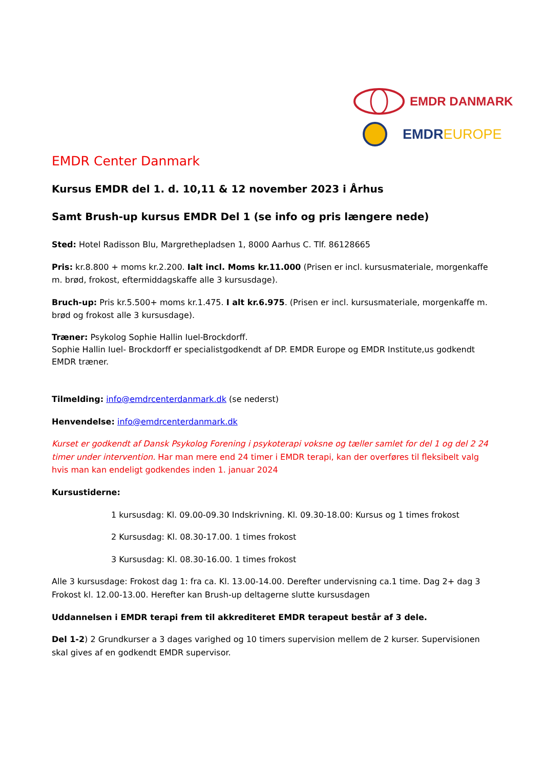EMDR DANMARK
EMDREUROPE
EMDR Center Danmark
Kursus EMDR del 1. d. 10,11 & 12 november 2023 i Århus
Samt Brush-up kursus EMDR Del 1 (se info og pris længere nede)
Sted: Hotel Radisson Blu, Margrethepladsen 1, 8000 Aarhus C. Tlf. 86128665
Pris: kr.8.800 + moms kr.2.200. Ialt incl. Moms kr.11.000 (Prisen er incl. kursusmateriale, morgenkaffe m. brød, frokost, eftermiddagskaffe alle 3 kursusdage).
Bruch-up: Pris kr.5.500+ moms kr.1.475. I alt kr.6.975. (Prisen er incl. kursusmateriale, morgenkaffe m. brød og frokost alle 3 kursusdage).
Træner: Psykolog Sophie Hallin Iuel-Brockdorff.
Sophie Hallin Iuel- Brockdorff er specialistgodkendt af DP. EMDR Europe og EMDR Institute,us godkendt EMDR træner.
Tilmelding: info@emdrcenterdanmark.dk (se nederst)
Henvendelse: info@emdrcenterdanmark.dk
Kurset er godkendt af Dansk Psykolog Forening i psykoterapi voksne og tæller samlet for del 1 og del 2 24 timer under intervention. Har man mere end 24 timer i EMDR terapi, kan der overføres til fleksibelt valg hvis man kan endeligt godkendes inden 1. januar 2024
Kursustiderne:
1 kursusdag: Kl. 09.00-09.30 Indskrivning. Kl. 09.30-18.00: Kursus og 1 times frokost
2 Kursusdag: Kl. 08.30-17.00. 1 times frokost
3 Kursusdag: Kl. 08.30-16.00. 1 times frokost
Alle 3 kursusdage: Frokost dag 1: fra ca. Kl. 13.00-14.00. Derefter undervisning ca.1 time. Dag 2+ dag 3 Frokost kl. 12.00-13.00. Herefter kan Brush-up deltagerne slutte kursusdagen
Uddannelsen i EMDR terapi frem til akkrediteret EMDR terapeut består af 3 dele.
Del 1-2) 2 Grundkurser a 3 dages varighed og 10 timers supervision mellem de 2 kurser. Supervisionen skal gives af en godkendt EMDR supervisor.